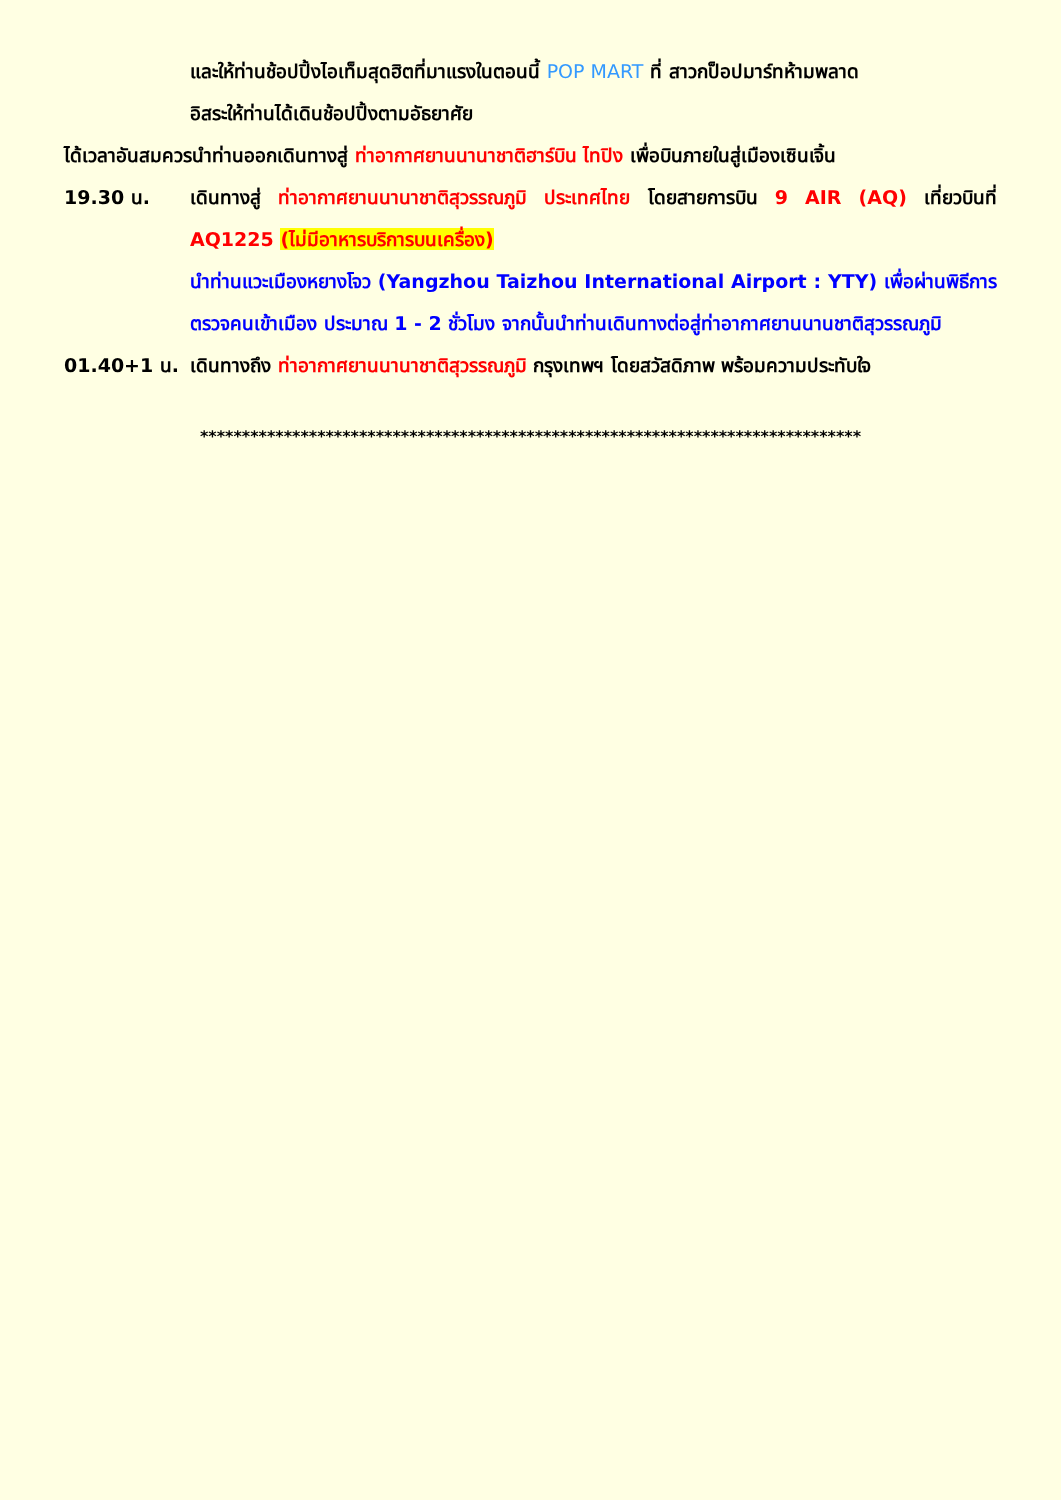และให้ท่านช้อปปิ้งไอเท็มสุดฮิตที่มาแรงในตอนนี้ POP MART ที่ สาวกป็อปมาร์ทห้ามพลาด
อิสระให้ท่านได้เดินช้อปปิ้งตามอัธยาศัย
ได้เวลาอันสมควรนำท่านออกเดินทางสู่ ท่าอากาศยานนานาชาติฮาร์บิน ไทปิง เพื่อบินภายในสู่เมืองเซินเจิ้น
19.30 น. เดินทางสู่ ท่าอากาศยานนานาชาติสุวรรณภูมิ ประเทศไทย โดยสายการบิน 9 AIR (AQ) เที่ยวบินที่ AQ1225 (ไม่มีอาหารบริการบนเครื่อง)
นำท่านแวะเมืองหยางโจว (Yangzhou Taizhou International Airport : YTY) เพื่อผ่านพิธีการตรวจคนเข้าเมือง ประมาณ 1 - 2 ชั่วโมง จากนั้นนำท่านเดินทางต่อสู่ท่าอากาศยานนานชาติสุวรรณภูมิ
01.40+1 น. เดินทางถึง ท่าอากาศยานนานาชาติสุวรรณภูมิ กรุงเทพฯ โดยสวัสดิภาพ พร้อมความประทับใจ
*******************************************************************************